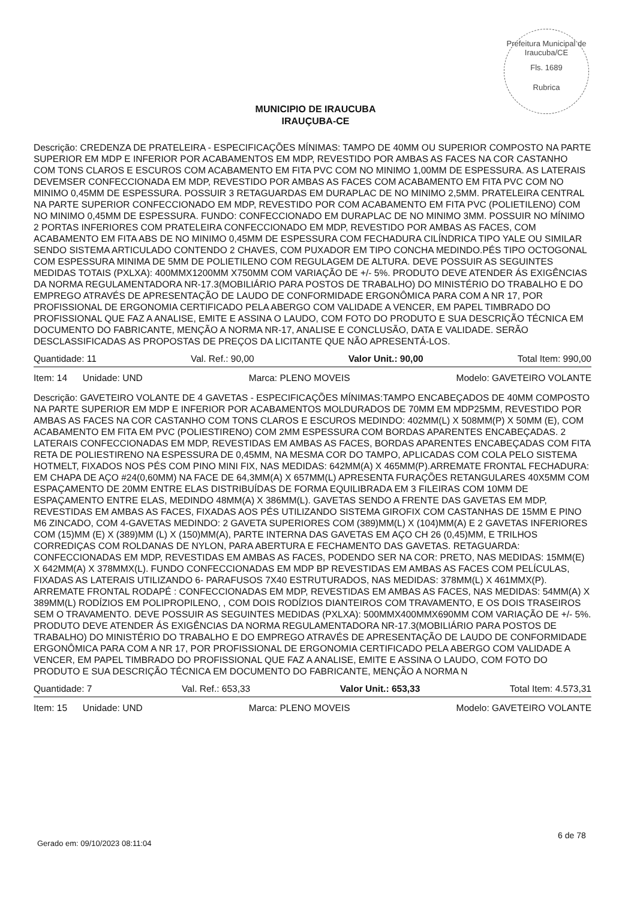Prefeitura Municipal de Iraucuba/CE
Fls. 1689
Rubrica
MUNICIPIO DE IRAUCUBA
IRAUÇUBA-CE
Descrição: CREDENZA DE PRATELEIRA - ESPECIFICAÇÕES MÍNIMAS: TAMPO DE 40MM OU SUPERIOR COMPOSTO NA PARTE SUPERIOR EM MDP E INFERIOR POR ACABAMENTOS EM MDP, REVESTIDO POR AMBAS AS FACES NA COR CASTANHO COM TONS CLAROS E ESCUROS COM ACABAMENTO EM FITA PVC COM NO MINIMO 1,00MM DE ESPESSURA. AS LATERAIS DEVEMSER CONFECCIONADA EM MDP, REVESTIDO POR AMBAS AS FACES COM ACABAMENTO EM FITA PVC COM NO MINIMO 0,45MM DE ESPESSURA. POSSUIR 3 RETAGUARDAS EM DURAPLAC DE NO MINIMO 2,5MM. PRATELEIRA CENTRAL NA PARTE SUPERIOR CONFECCIONADO EM MDP, REVESTIDO POR COM ACABAMENTO EM FITA PVC (POLIETILENO) COM NO MINIMO 0,45MM DE ESPESSURA. FUNDO: CONFECCIONADO EM DURAPLAC DE NO MINIMO 3MM. POSSUIR NO MÍNIMO 2 PORTAS INFERIORES COM PRATELEIRA CONFECCIONADO EM MDP, REVESTIDO POR AMBAS AS FACES, COM ACABAMENTO EM FITA ABS DE NO MINIMO 0,45MM DE ESPESSURA COM FECHADURA CILÍNDRICA TIPO YALE OU SIMILAR SENDO SISTEMA ARTICULADO CONTENDO 2 CHAVES, COM PUXADOR EM TIPO CONCHA MEDINDO.PÉS TIPO OCTOGONAL COM ESPESSURA MINIMA DE 5MM DE POLIETILENO COM REGULAGEM DE ALTURA. DEVE POSSUIR AS SEGUINTES MEDIDAS TOTAIS (PXLXA): 400MMX1200MM X750MM COM VARIAÇÃO DE +/- 5%. PRODUTO DEVE ATENDER ÁS EXIGÊNCIAS DA NORMA REGULAMENTADORA NR-17.3(MOBILIÁRIO PARA POSTOS DE TRABALHO) DO MINISTÉRIO DO TRABALHO E DO EMPREGO ATRAVÉS DE APRESENTAÇÃO DE LAUDO DE CONFORMIDADE ERGONÔMICA PARA COM A NR 17, POR PROFISSIONAL DE ERGONOMIA CERTIFICADO PELA ABERGO COM VALIDADE A VENCER, EM PAPEL TIMBRADO DO PROFISSIONAL QUE FAZ A ANALISE, EMITE E ASSINA O LAUDO, COM FOTO DO PRODUTO E SUA DESCRIÇÃO TÉCNICA EM DOCUMENTO DO FABRICANTE, MENÇÃO A NORMA NR-17, ANALISE E CONCLUSÃO, DATA E VALIDADE. SERÃO DESCLASSIFICADAS AS PROPOSTAS DE PREÇOS DA LICITANTE QUE NÃO APRESENTÁ-LOS.
Quantidade: 11 Val. Ref.: 90,00 Valor Unit.: 90,00 Total Item: 990,00
Item: 14 Unidade: UND Marca: PLENO MOVEIS Modelo: GAVETEIRO VOLANTE
Descrição: GAVETEIRO VOLANTE DE 4 GAVETAS - ESPECIFICAÇÕES MÍNIMAS:TAMPO ENCABEÇADOS DE 40MM COMPOSTO NA PARTE SUPERIOR EM MDP E INFERIOR POR ACABAMENTOS MOLDURADOS DE 70MM EM MDP25MM, REVESTIDO POR AMBAS AS FACES NA COR CASTANHO COM TONS CLAROS E ESCUROS MEDINDO: 402MM(L) X 508MM(P) X 50MM (E), COM ACABAMENTO EM FITA EM PVC (POLIESTIRENO) COM 2MM ESPESSURA COM BORDAS APARENTES ENCABEÇADAS. 2 LATERAIS CONFECCIONADAS EM MDP, REVESTIDAS EM AMBAS AS FACES, BORDAS APARENTES ENCABEÇADAS COM FITA RETA DE POLIESTIRENO NA ESPESSURA DE 0,45MM, NA MESMA COR DO TAMPO, APLICADAS COM COLA PELO SISTEMA HOTMELT, FIXADOS NOS PÉS COM PINO MINI FIX, NAS MEDIDAS: 642MM(A) X 465MM(P).ARREMATE FRONTAL FECHADURA: EM CHAPA DE AÇO #24(0,60MM) NA FACE DE 64,3MM(A) X 657MM(L) APRESENTA FURAÇÕES RETANGULARES 40X5MM COM ESPAÇAMENTO DE 20MM ENTRE ELAS DISTRIBUÍDAS DE FORMA EQUILIBRADA EM 3 FILEIRAS COM 10MM DE ESPAÇAMENTO ENTRE ELAS, MEDINDO 48MM(A) X 386MM(L). GAVETAS SENDO A FRENTE DAS GAVETAS EM MDP, REVESTIDAS EM AMBAS AS FACES, FIXADAS AOS PÉS UTILIZANDO SISTEMA GIROFIX COM CASTANHAS DE 15MM E PINO M6 ZINCADO, COM 4-GAVETAS MEDINDO: 2 GAVETA SUPERIORES COM (389)MM(L) X (104)MM(A) E 2 GAVETAS INFERIORES COM (15)MM (E) X (389)MM (L) X (150)MM(A), PARTE INTERNA DAS GAVETAS EM AÇO CH 26 (0,45)MM, E TRILHOS CORREDIÇAS COM ROLDANAS DE NYLON, PARA ABERTURA E FECHAMENTO DAS GAVETAS. RETAGUARDA: CONFECCIONADAS EM MDP, REVESTIDAS EM AMBAS AS FACES, PODENDO SER NA COR: PRETO, NAS MEDIDAS: 15MM(E) X 642MM(A) X 378MMX(L). FUNDO CONFECCIONADAS EM MDP BP REVESTIDAS EM AMBAS AS FACES COM PELÍCULAS, FIXADAS AS LATERAIS UTILIZANDO 6- PARAFUSOS 7X40 ESTRUTURADOS, NAS MEDIDAS: 378MM(L) X 461MMX(P). ARREMATE FRONTAL RODAPÉ : CONFECCIONADAS EM MDP, REVESTIDAS EM AMBAS AS FACES, NAS MEDIDAS: 54MM(A) X 389MM(L) RODÍZIOS EM POLIPROPILENO, , COM DOIS RODÍZIOS DIANTEIROS COM TRAVAMENTO, E OS DOIS TRASEIROS SEM O TRAVAMENTO. DEVE POSSUIR AS SEGUINTES MEDIDAS (PXLXA): 500MMX400MMX690MM COM VARIAÇÃO DE +/- 5%. PRODUTO DEVE ATENDER ÁS EXIGÊNCIAS DA NORMA REGULAMENTADORA NR-17.3(MOBILIÁRIO PARA POSTOS DE TRABALHO) DO MINISTÉRIO DO TRABALHO E DO EMPREGO ATRAVÉS DE APRESENTAÇÃO DE LAUDO DE CONFORMIDADE ERGONÔMICA PARA COM A NR 17, POR PROFISSIONAL DE ERGONOMIA CERTIFICADO PELA ABERGO COM VALIDADE A VENCER, EM PAPEL TIMBRADO DO PROFISSIONAL QUE FAZ A ANALISE, EMITE E ASSINA O LAUDO, COM FOTO DO PRODUTO E SUA DESCRIÇÃO TÉCNICA EM DOCUMENTO DO FABRICANTE, MENÇÃO A NORMA N
Quantidade: 7 Val. Ref.: 653,33 Valor Unit.: 653,33 Total Item: 4.573,31
Item: 15 Unidade: UND Marca: PLENO MOVEIS Modelo: GAVETEIRO VOLANTE
Gerado em: 09/10/2023 08:11:04
6 de 78